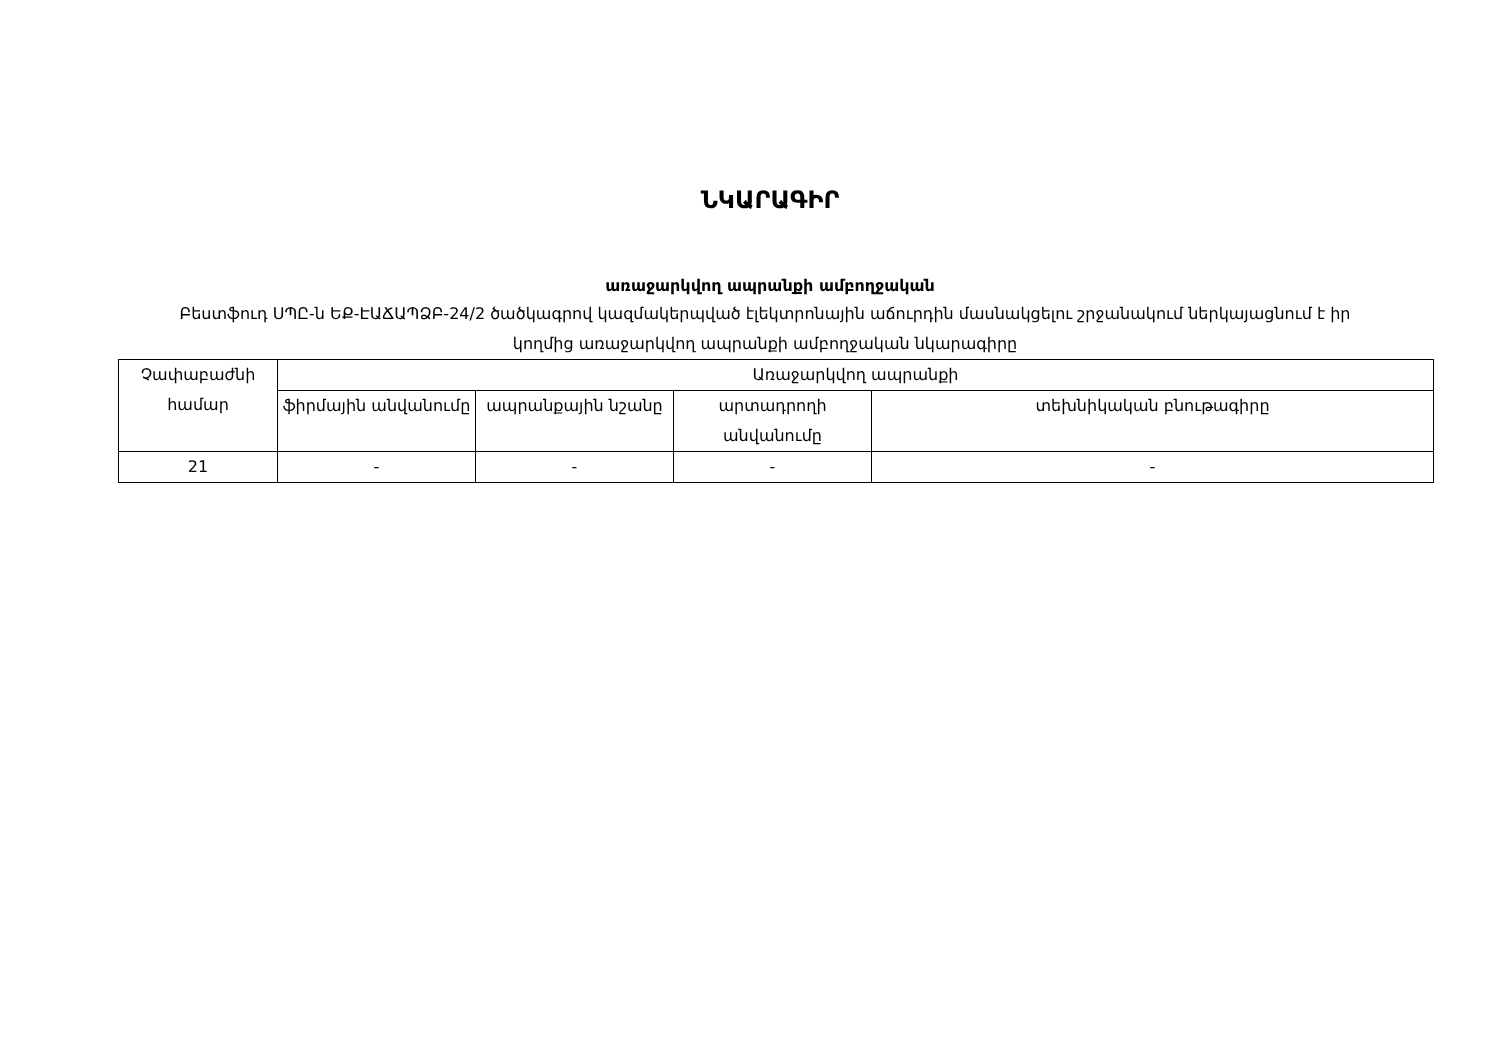ՆԿԱՐԱԳԻՐ
առաջարկվող ապրանքի ամբողջական
Բեստֆուդ ՍՊԸ-ն ԵՔ-ԷԱՃԱՊՁԲ-24/2 ծածկագրով կազմակերպված էլեկտրոնային աճուրդին մասնակցելու շրջանակում ներկայացնում է իր կողմից առաջարկվող ապրանքի ամբողջական նկարագիրը
| Չափաբաժնի համար | Առաջարկվող ապրանքի | | | |
| --- | --- | --- | --- | --- |
| | ֆիրմային անվանումը | ապրանքային նշանը | արտադրողի անվանումը | տեխնիկական բնութագիրը |
| 21 | - | - | - | - |